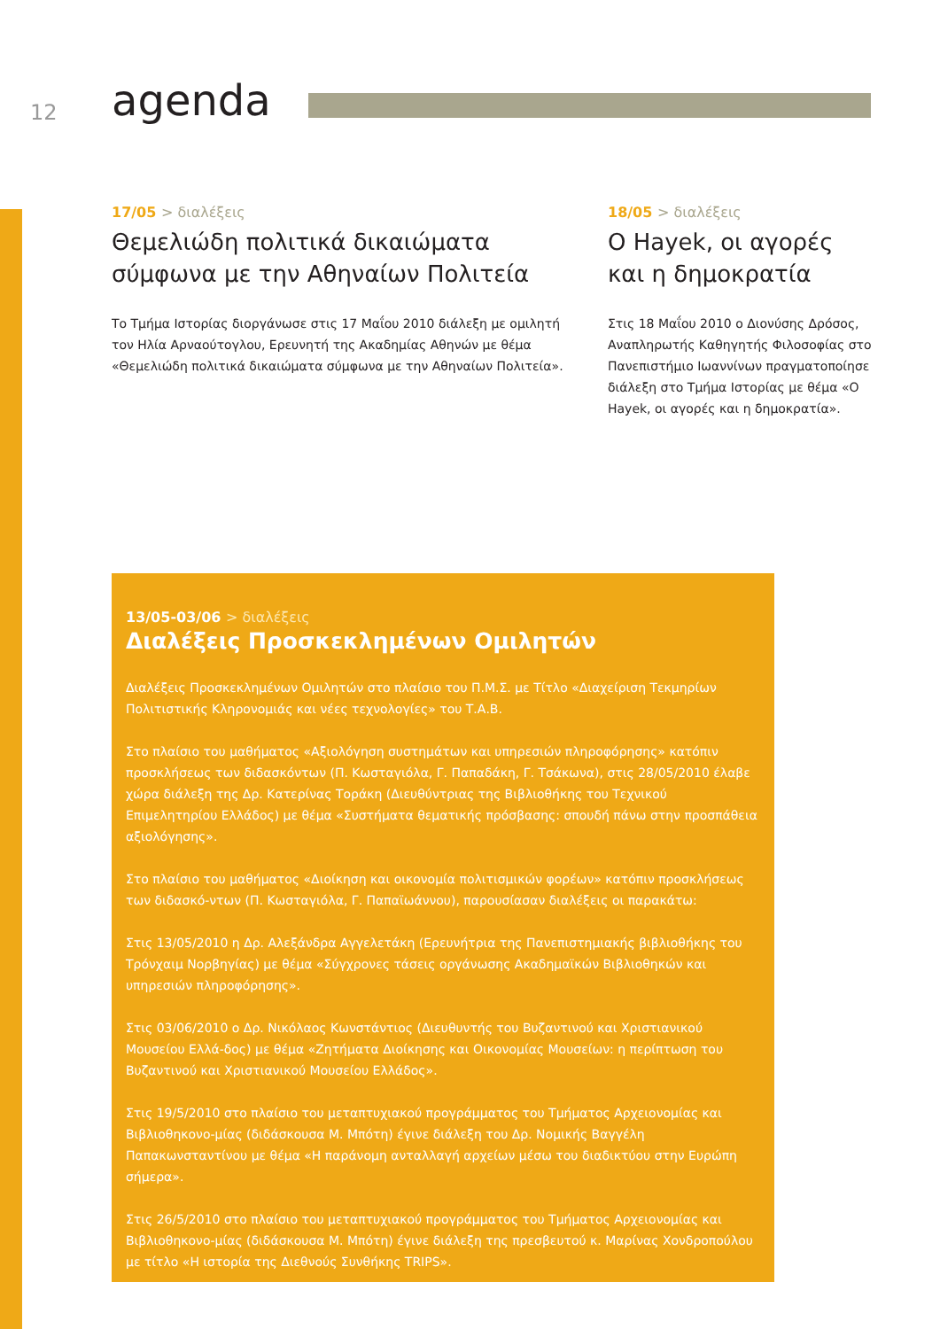12 agenda
17/05 > διαλέξεις
Θεμελιώδη πολιτικά δικαιώματα σύμφωνα με την Αθηναίων Πολιτεία
Το Τμήμα Ιστορίας διοργάνωσε στις 17 Μαΐου 2010 διάλεξη με ομιλητή τον Ηλία Αρναούτογλου, Ερευνητή της Ακαδημίας Αθηνών με θέμα «Θεμελιώδη πολιτικά δικαιώματα σύμφωνα με την Αθηναίων Πολιτεία».
18/05 > διαλέξεις
Ο Hayek, οι αγορές και η δημοκρατία
Στις 18 Μαΐου 2010 ο Διονύσης Δρόσος, Αναπληρωτής Καθηγητής Φιλοσοφίας στο Πανεπιστήμιο Ιωαννίνων πραγματοποίησε διάλεξη στο Τμήμα Ιστορίας με θέμα «Ο Hayek, οι αγορές και η δημοκρατία».
13/05-03/06 > διαλέξεις
Διαλέξεις Προσκεκλημένων Ομιλητών
Διαλέξεις Προσκεκλημένων Ομιλητών στο πλαίσιο του Π.Μ.Σ. με Τίτλο «Διαχείριση Τεκμηρίων Πολιτιστικής Κληρονομιάς και νέες τεχνολογίες» του Τ.Α.Β.
Στο πλαίσιο του μαθήματος «Αξιολόγηση συστημάτων και υπηρεσιών πληροφόρησης» κατόπιν προσκλήσεως των διδασκόντων (Π. Κωσταγιόλα, Γ. Παπαδάκη, Γ. Τσάκωνα), στις 28/05/2010 έλαβε χώρα διάλεξη της Δρ. Κατερίνας Τοράκη (Διευθύντριας της Βιβλιοθήκης του Τεχνικού Επιμελητηρίου Ελλάδος) με θέμα «Συστήματα θεματικής πρόσβασης: σπουδή πάνω στην προσπάθεια αξιολόγησης».
Στο πλαίσιο του μαθήματος «Διοίκηση και οικονομία πολιτισμικών φορέων» κατόπιν προσκλήσεως των διδασκό-ντων (Π. Κωσταγιόλα, Γ. Παπαϊωάννου), παρουσίασαν διαλέξεις οι παρακάτω:
Στις 13/05/2010 η Δρ. Αλεξάνδρα Αγγελετάκη (Ερευνήτρια της Πανεπιστημιακής βιβλιοθήκης του Τρόνχαιμ Νορβηγίας) με θέμα «Σύγχρονες τάσεις οργάνωσης Ακαδημαϊκών Βιβλιοθηκών και υπηρεσιών πληροφόρησης».
Στις 03/06/2010 ο Δρ. Νικόλαος Κωνστάντιος (Διευθυντής του Βυζαντινού και Χριστιανικού Μουσείου Ελλά-δος) με θέμα «Ζητήματα Διοίκησης και Οικονομίας Μουσείων: η περίπτωση του Βυζαντινού και Χριστιανικού Μουσείου Ελλάδος».
Στις 19/5/2010 στο πλαίσιο του μεταπτυχιακού προγράμματος του Τμήματος Αρχειονομίας και Βιβλιοθηκονο-μίας (διδάσκουσα Μ. Μπότη) έγινε διάλεξη του Δρ. Νομικής Βαγγέλη Παπακωνσταντίνου με θέμα «Η παράνομη ανταλλαγή αρχείων μέσω του διαδικτύου στην Ευρώπη σήμερα».
Στις 26/5/2010 στο πλαίσιο του μεταπτυχιακού προγράμματος του Τμήματος Αρχειονομίας και Βιβλιοθηκονο-μίας (διδάσκουσα Μ. Μπότη) έγινε διάλεξη της πρεσβευτού κ. Μαρίνας Χονδροπούλου με τίτλο «Η ιστορία της Διεθνούς Συνθήκης TRIPS».